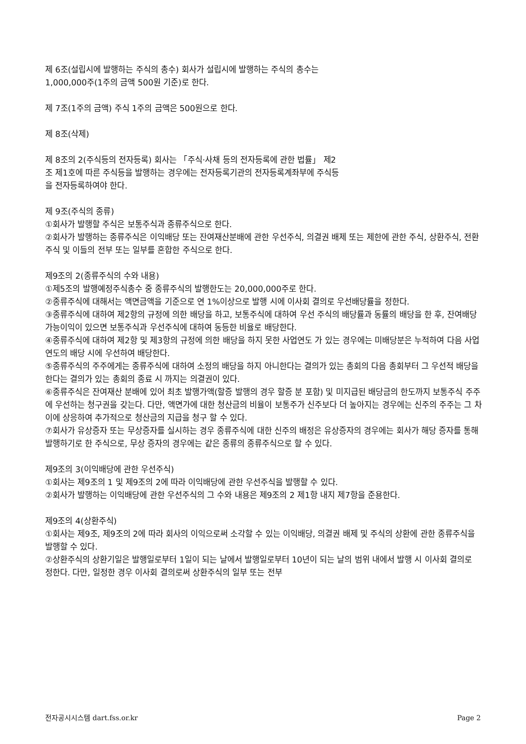제 6조(설립시에 발행하는 주식의 총수) 회사가 설립시에 발행하는 주식의 총수는
1,000,000주(1주의 금액 500원 기준)로 한다.
제 7조(1주의 금액) 주식 1주의 금액은 500원으로 한다.
제 8조(삭제)
제 8조의 2(주식등의 전자등록) 회사는 「주식·사채 등의 전자등록에 관한 법률」 제2
조 제1호에 따른 주식등을 발행하는 경우에는 전자등록기관의 전자등록계좌부에 주식등
을 전자등록하여야 한다.
제 9조(주식의 종류)
①회사가 발행할 주식은 보통주식과 종류주식으로 한다.
②회사가 발행하는 종류주식은 이익배당 또는 잔여재산분배에 관한 우선주식, 의결권 배제 또는 제한에 관한 주식, 상환주식, 전환주식 및 이들의 전부 또는 일부를 혼합한 주식으로 한다.
제9조의 2(종류주식의 수와 내용)
①제5조의 발행예정주식총수 중 종류주식의 발행한도는 20,000,000주로 한다.
②종류주식에 대해서는 액면금액을 기준으로 연 1%이상으로 발행 시에 이사회 결의로 우선배당률을 정한다.
③종류주식에 대하여 제2항의 규정에 의한 배당을 하고, 보통주식에 대하여 우선 주식의 배당률과 동률의 배당을 한 후, 잔여배당가능이익이 있으면 보통주식과 우선주식에 대하여 동등한 비율로 배당한다.
④종류주식에 대하여 제2항 및 제3항의 규정에 의한 배당을 하지 못한 사업연도 가 있는 경우에는 미배당분은 누적하여 다음 사업연도의 배당 시에 우선하여 배당한다.
⑤종류주식의 주주에게는 종류주식에 대하여 소정의 배당을 하지 아니한다는 결의가 있는 총회의 다음 총회부터 그 우선적 배당을 한다는 결의가 있는 총회의 종료 시 까지는 의결권이 있다.
⑥종류주식은 잔여재산 분배에 있어 최초 발행가액(할증 발행의 경우 할증 분 포함) 및 미지급된 배당금의 한도까지 보통주식 주주에 우선하는 청구권을 갖는다. 다만, 액면가에 대한 청산금의 비율이 보통주가 신주보다 더 높아지는 경우에는 신주의 주주는 그 차이에 상응하여 추가적으로 청산금의 지급을 청구 할 수 있다.
⑦회사가 유상증자 또는 무상증자를 실시하는 경우 종류주식에 대한 신주의 배정은 유상증자의 경우에는 회사가 해당 증자를 통해 발행하기로 한 주식으로, 무상 증자의 경우에는 같은 종류의 종류주식으로 할 수 있다.
제9조의 3(이익배당에 관한 우선주식)
①회사는 제9조의 1 및 제9조의 2에 따라 이익배당에 관한 우선주식을 발행할 수 있다.
②회사가 발행하는 이익배당에 관한 우선주식의 그 수와 내용은 제9조의 2 제1항 내지 제7항을 준용한다.
제9조의 4(상환주식)
①회사는 제9조, 제9조의 2에 따라 회사의 이익으로써 소각할 수 있는 이익배당, 의결권 배제 및 주식의 상환에 관한 종류주식을 발행할 수 있다.
②상환주식의 상환기일은 발행일로부터 1일이 되는 날에서 발행일로부터 10년이 되는 날의 범위 내에서 발행 시 이사회 결의로 정한다. 다만, 일정한 경우 이사회 결의로써 상환주식의 일부 또는 전부
전자공시시스템 dart.fss.or.kr Page 2